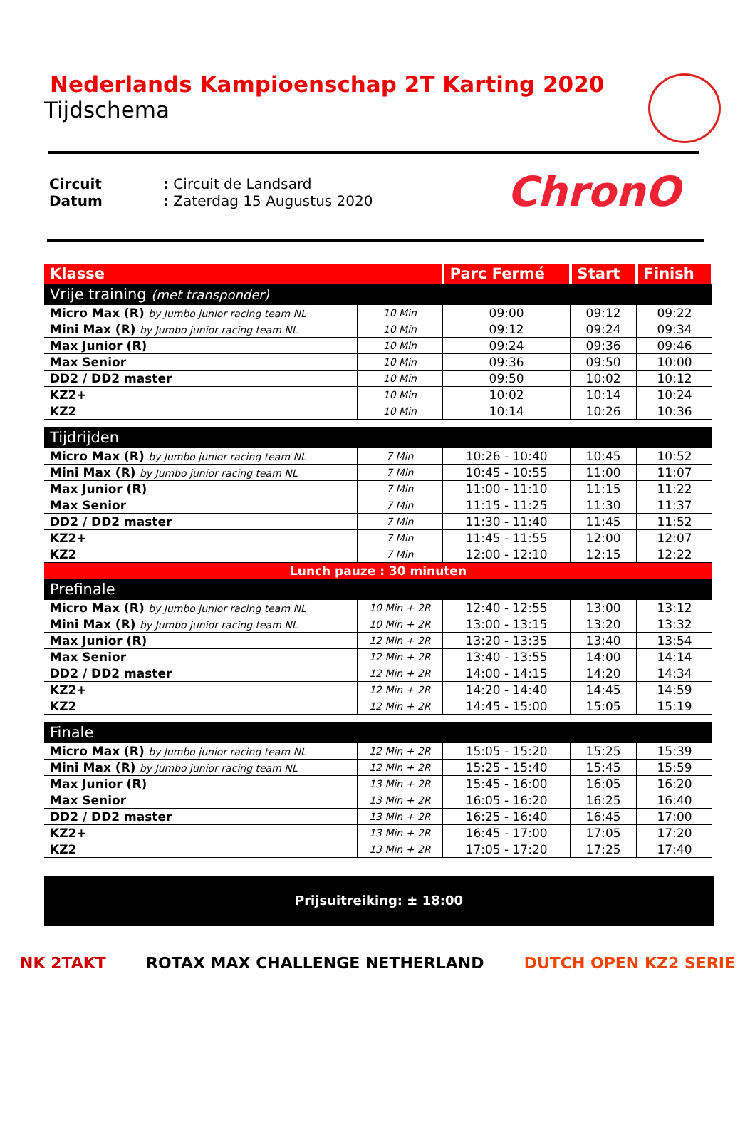Nederlands Kampioenschap 2T Karting 2020
Tijdschema
Circuit
Datum
: Circuit de Landsard
: Zaterdag 15 Augustus 2020
ChronO
| Klasse | | Parc Fermé | Start | Finish |
| --- | --- | --- | --- | --- |
| Vrije training (met transponder) | | | | |
| Micro Max (R) by Jumbo junior racing team NL | 10 Min | 09:00 | 09:12 | 09:22 |
| Mini Max (R) by Jumbo junior racing team NL | 10 Min | 09:12 | 09:24 | 09:34 |
| Max Junior (R) | 10 Min | 09:24 | 09:36 | 09:46 |
| Max Senior | 10 Min | 09:36 | 09:50 | 10:00 |
| DD2 / DD2 master | 10 Min | 09:50 | 10:02 | 10:12 |
| KZ2+ | 10 Min | 10:02 | 10:14 | 10:24 |
| KZ2 | 10 Min | 10:14 | 10:26 | 10:36 |
| Tijdrijden | | | | |
| Micro Max (R) by Jumbo junior racing team NL | 7 Min | 10:26 - 10:40 | 10:45 | 10:52 |
| Mini Max (R) by Jumbo junior racing team NL | 7 Min | 10:45 - 10:55 | 11:00 | 11:07 |
| Max Junior (R) | 7 Min | 11:00 - 11:10 | 11:15 | 11:22 |
| Max Senior | 7 Min | 11:15 - 11:25 | 11:30 | 11:37 |
| DD2 / DD2 master | 7 Min | 11:30 - 11:40 | 11:45 | 11:52 |
| KZ2+ | 7 Min | 11:45 - 11:55 | 12:00 | 12:07 |
| KZ2 | 7 Min | 12:00 - 12:10 | 12:15 | 12:22 |
| Lunch pauze : 30 minuten | | | | |
| Prefinale | | | | |
| Micro Max (R) by Jumbo junior racing team NL | 10 Min + 2R | 12:40 - 12:55 | 13:00 | 13:12 |
| Mini Max (R) by Jumbo junior racing team NL | 10 Min + 2R | 13:00 - 13:15 | 13:20 | 13:32 |
| Max Junior (R) | 12 Min + 2R | 13:20 - 13:35 | 13:40 | 13:54 |
| Max Senior | 12 Min + 2R | 13:40 - 13:55 | 14:00 | 14:14 |
| DD2 / DD2 master | 12 Min + 2R | 14:00 - 14:15 | 14:20 | 14:34 |
| KZ2+ | 12 Min + 2R | 14:20 - 14:40 | 14:45 | 14:59 |
| KZ2 | 12 Min + 2R | 14:45 - 15:00 | 15:05 | 15:19 |
| Finale | | | | |
| Micro Max (R) by Jumbo junior racing team NL | 12 Min + 2R | 15:05 - 15:20 | 15:25 | 15:39 |
| Mini Max (R) by Jumbo junior racing team NL | 12 Min + 2R | 15:25 - 15:40 | 15:45 | 15:59 |
| Max Junior (R) | 13 Min + 2R | 15:45 - 16:00 | 16:05 | 16:20 |
| Max Senior | 13 Min + 2R | 16:05 - 16:20 | 16:25 | 16:40 |
| DD2 / DD2 master | 13 Min + 2R | 16:25 - 16:40 | 16:45 | 17:00 |
| KZ2+ | 13 Min + 2R | 16:45 - 17:00 | 17:05 | 17:20 |
| KZ2 | 13 Min + 2R | 17:05 - 17:20 | 17:25 | 17:40 |
Prijsuitreiking: ± 18:00
NK 2TAKT ROTAX MAX CHALLENGE NETHERLAND DUTCH OPEN KZ2 SERIE